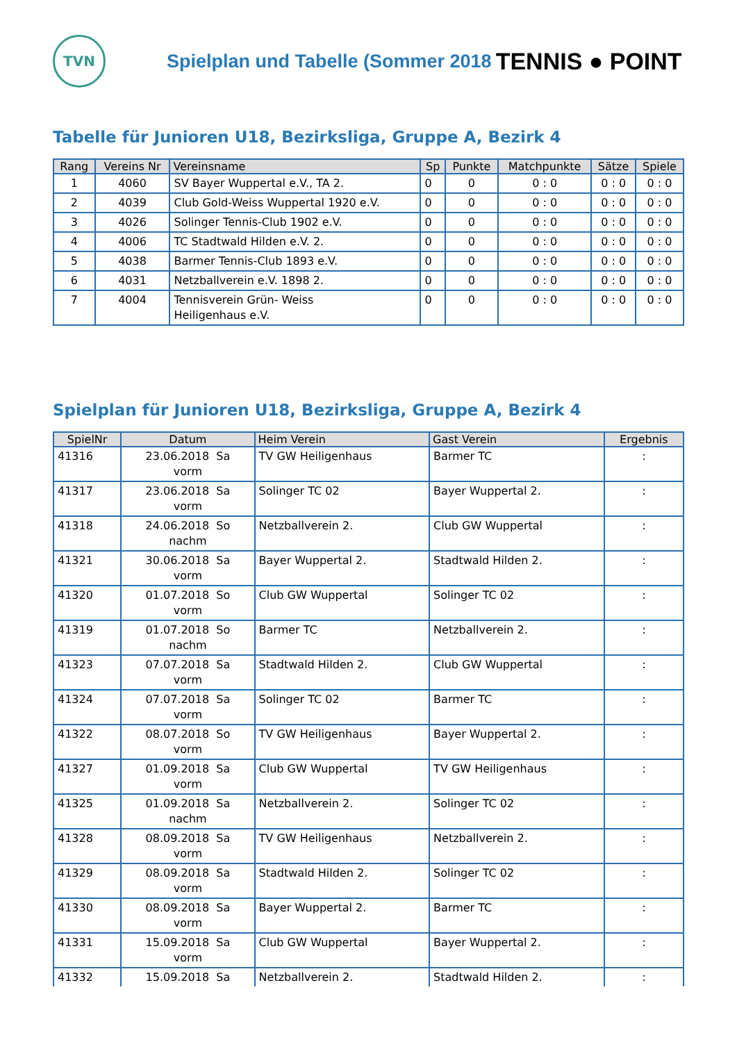TVN
Spielplan und Tabelle (Sommer 2018
TENNIS ● POINT
Tabelle für Junioren U18, Bezirksliga, Gruppe A, Bezirk 4
| Rang | Vereins Nr | Vereinsname | Sp | Punkte | Matchpunkte | Sätze | Spiele |
| --- | --- | --- | --- | --- | --- | --- | --- |
| 1 | 4060 | SV Bayer Wuppertal e.V., TA 2. | 0 | 0 | 0 : 0 | 0 : 0 | 0 : 0 |
| 2 | 4039 | Club Gold-Weiss Wuppertal 1920 e.V. | 0 | 0 | 0 : 0 | 0 : 0 | 0 : 0 |
| 3 | 4026 | Solinger Tennis-Club 1902 e.V. | 0 | 0 | 0 : 0 | 0 : 0 | 0 : 0 |
| 4 | 4006 | TC Stadtwald Hilden e.V. 2. | 0 | 0 | 0 : 0 | 0 : 0 | 0 : 0 |
| 5 | 4038 | Barmer Tennis-Club 1893 e.V. | 0 | 0 | 0 : 0 | 0 : 0 | 0 : 0 |
| 6 | 4031 | Netzballverein e.V. 1898 2. | 0 | 0 | 0 : 0 | 0 : 0 | 0 : 0 |
| 7 | 4004 | Tennisverein Grün- Weiss Heiligenhaus e.V. | 0 | 0 | 0 : 0 | 0 : 0 | 0 : 0 |
Spielplan für Junioren U18, Bezirksliga, Gruppe A, Bezirk 4
| SpielNr | Datum | Heim Verein | Gast Verein | Ergebnis |
| --- | --- | --- | --- | --- |
| 41316 | 23.06.2018 Sa vorm | TV GW Heiligenhaus | Barmer TC | : |
| 41317 | 23.06.2018 Sa vorm | Solinger TC 02 | Bayer Wuppertal 2. | : |
| 41318 | 24.06.2018 So nachm | Netzballverein 2. | Club GW Wuppertal | : |
| 41321 | 30.06.2018 Sa vorm | Bayer Wuppertal 2. | Stadtwald Hilden 2. | : |
| 41320 | 01.07.2018 So vorm | Club GW Wuppertal | Solinger TC 02 | : |
| 41319 | 01.07.2018 So nachm | Barmer TC | Netzballverein 2. | : |
| 41323 | 07.07.2018 Sa vorm | Stadtwald Hilden 2. | Club GW Wuppertal | : |
| 41324 | 07.07.2018 Sa vorm | Solinger TC 02 | Barmer TC | : |
| 41322 | 08.07.2018 So vorm | TV GW Heiligenhaus | Bayer Wuppertal 2. | : |
| 41327 | 01.09.2018 Sa vorm | Club GW Wuppertal | TV GW Heiligenhaus | : |
| 41325 | 01.09.2018 Sa nachm | Netzballverein 2. | Solinger TC 02 | : |
| 41328 | 08.09.2018 Sa vorm | TV GW Heiligenhaus | Netzballverein 2. | : |
| 41329 | 08.09.2018 Sa vorm | Stadtwald Hilden 2. | Solinger TC 02 | : |
| 41330 | 08.09.2018 Sa vorm | Bayer Wuppertal 2. | Barmer TC | : |
| 41331 | 15.09.2018 Sa vorm | Club GW Wuppertal | Bayer Wuppertal 2. | : |
| 41332 | 15.09.2018 Sa | Netzballverein 2. | Stadtwald Hilden 2. | : |